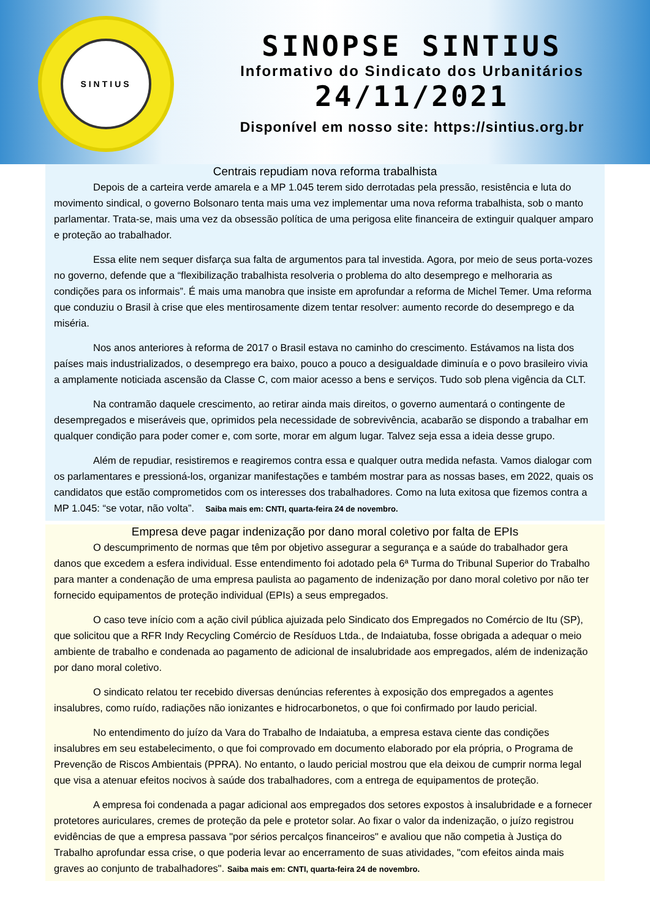SINTIUS
SINOPSE SINTIUS
Informativo do Sindicato dos Urbanitários
24/11/2021
Disponível em nosso site: https://sintius.org.br
Centrais repudiam nova reforma trabalhista
Depois de a carteira verde amarela e a MP 1.045 terem sido derrotadas pela pressão, resistência e luta do movimento sindical, o governo Bolsonaro tenta mais uma vez implementar uma nova reforma trabalhista, sob o manto parlamentar. Trata-se, mais uma vez da obsessão política de uma perigosa elite financeira de extinguir qualquer amparo e proteção ao trabalhador.
Essa elite nem sequer disfarça sua falta de argumentos para tal investida. Agora, por meio de seus porta-vozes no governo, defende que a “flexibilização trabalhista resolveria o problema do alto desemprego e melhoraria as condições para os informais”. É mais uma manobra que insiste em aprofundar a reforma de Michel Temer. Uma reforma que conduziu o Brasil à crise que eles mentirosamente dizem tentar resolver: aumento recorde do desemprego e da miséria.
Nos anos anteriores à reforma de 2017 o Brasil estava no caminho do crescimento. Estávamos na lista dos países mais industrializados, o desemprego era baixo, pouco a pouco a desigualdade diminuía e o povo brasileiro vivia a amplamente noticiada ascensão da Classe C, com maior acesso a bens e serviços. Tudo sob plena vigência da CLT.
Na contramão daquele crescimento, ao retirar ainda mais direitos, o governo aumentará o contingente de desempregados e miseráveis que, oprimidos pela necessidade de sobrevivência, acabarão se dispondo a trabalhar em qualquer condição para poder comer e, com sorte, morar em algum lugar. Talvez seja essa a ideia desse grupo.
Além de repudiar, resistiremos e reagiremos contra essa e qualquer outra medida nefasta. Vamos dialogar com os parlamentares e pressioná-los, organizar manifestações e também mostrar para as nossas bases, em 2022, quais os candidatos que estão comprometidos com os interesses dos trabalhadores. Como na luta exitosa que fizemos contra a MP 1.045: “se votar, não volta”. Saiba mais em: CNTI, quarta-feira 24 de novembro.
Empresa deve pagar indenização por dano moral coletivo por falta de EPIs
O descumprimento de normas que têm por objetivo assegurar a segurança e a saúde do trabalhador gera danos que excedem a esfera individual. Esse entendimento foi adotado pela 6ª Turma do Tribunal Superior do Trabalho para manter a condenação de uma empresa paulista ao pagamento de indenização por dano moral coletivo por não ter fornecido equipamentos de proteção individual (EPIs) a seus empregados.
O caso teve início com a ação civil pública ajuizada pelo Sindicato dos Empregados no Comércio de Itu (SP), que solicitou que a RFR Indy Recycling Comércio de Resíduos Ltda., de Indaiatuba, fosse obrigada a adequar o meio ambiente de trabalho e condenada ao pagamento de adicional de insalubridade aos empregados, além de indenização por dano moral coletivo.
O sindicato relatou ter recebido diversas denúncias referentes à exposição dos empregados a agentes insalubres, como ruído, radiações não ionizantes e hidrocarbonetos, o que foi confirmado por laudo pericial.
No entendimento do juízo da Vara do Trabalho de Indaiatuba, a empresa estava ciente das condições insalubres em seu estabelecimento, o que foi comprovado em documento elaborado por ela própria, o Programa de Prevenção de Riscos Ambientais (PPRA). No entanto, o laudo pericial mostrou que ela deixou de cumprir norma legal que visa a atenuar efeitos nocivos à saúde dos trabalhadores, com a entrega de equipamentos de proteção.
A empresa foi condenada a pagar adicional aos empregados dos setores expostos à insalubridade e a fornecer protetores auriculares, cremes de proteção da pele e protetor solar. Ao fixar o valor da indenização, o juízo registrou evidências de que a empresa passava "por sérios percalços financeiros" e avaliou que não competia à Justiça do Trabalho aprofundar essa crise, o que poderia levar ao encerramento de suas atividades, "com efeitos ainda mais graves ao conjunto de trabalhadores". Saiba mais em: CNTI, quarta-feira 24 de novembro.